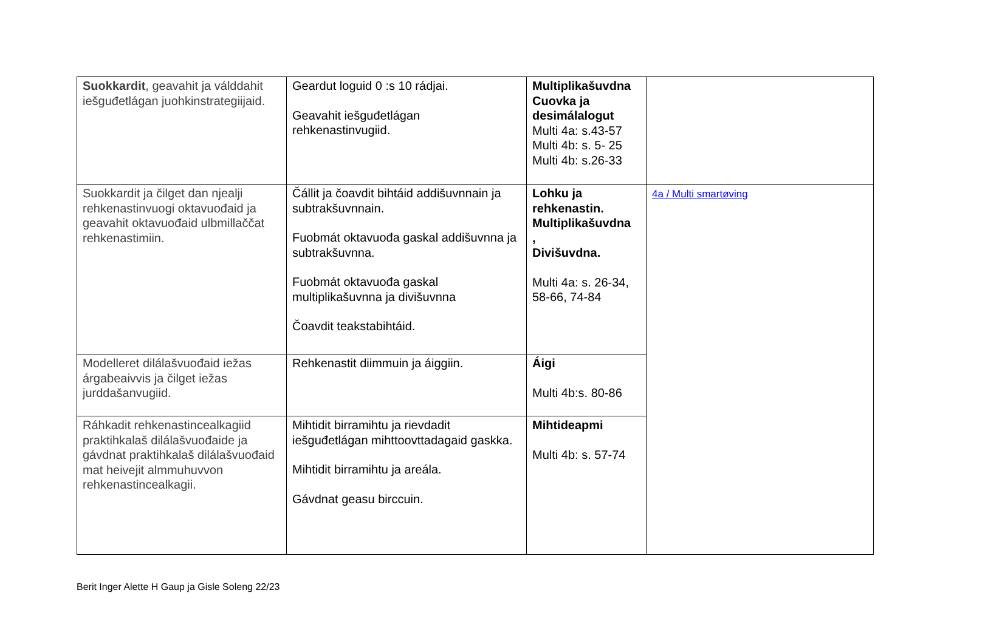| Suokkardit , geavahit ja válddahit iešguđetlágan juohkinstrategiijaid. | Geardut loguid 0 :s 10 rádjai. Geavahit iešguđetlágan rehkenastinvugiid. | Multiplikašuvdna Cuovka ja desimálalogut Multi 4a: s.43-57 Multi 4b: s. 5- 25 Multi 4b: s.26-33 | |
| Suokkardit ja čilget dan njealji rehkenastinvuogi oktavuođaid ja geavahit oktavuođaid ulbmillaččat rehkenastimiin. | Čállit ja čoavdit bihtáid addišuvnnain ja subtrakšuvnnain. Fuobmát oktavuođa gaskal addišuvnna ja subtrakšuvnna. Fuobmát oktavuođa gaskal multiplikašuvnna ja divišuvnna Čoavdit teakstabihtáid. | Lohku ja rehkenastin. Multiplikašuvdna , Divišuvdna. Multi 4a: s. 26-34, 58-66, 74-84 | 4a / Multi smartøving |
| Modelleret dilálašvuođaid iežas árgabeaivvis ja čilget iežas jurddašanvugiid. | Rehkenastit diimmuin ja áiggiin. | Áigi Multi 4b:s. 80-86 | |
| Ráhkadit rehkenastincealkagiid praktihkalaš dilálašvuođaide ja gávdnat praktihkalaš dilálašvuođaid mat heivejit almmuhuvvon rehkenastincealkagii. | Mihtidit birramihtu ja rievdadit iešguđetlágan mihttoovttadagaid gaskka. Mihtidit birramihtu ja areála. Gávdnat geasu birccuin. | Mihtideapmi Multi 4b: s. 57-74 | |
Berit Inger Alette H Gaup ja Gisle Soleng 22/23